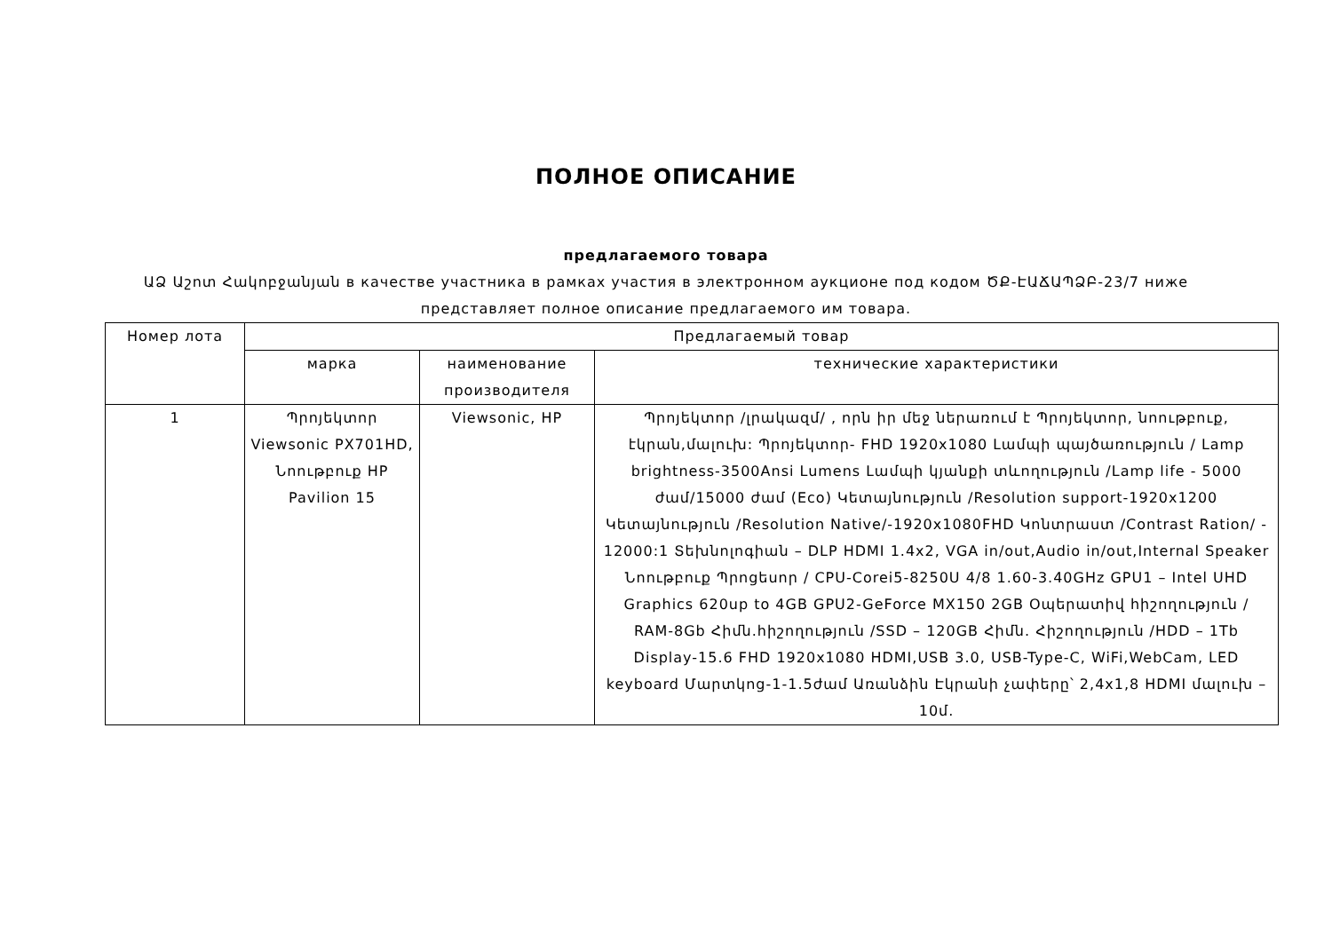ПОЛНОЕ ОПИСАНИЕ
предлагаемого товара
ԱՁ Աշոտ Հակոբջանյան в качестве участника в рамках участия в электронном аукционе под кодом ԾՔ-ԷԱՃԱՊՁԲ-23/7 ниже представляет полное описание предлагаемого им товара.
| Номер лота | Предлагаемый товар | | |
| --- | --- | --- | --- |
| | марка | наименование производителя | технические характеристики |
| 1 | Պրոյեկտոր Viewsonic PX701HD, Նոութբուք HP Pavilion 15 | Viewsonic, HP | Պրոյեկտոր /լրակազմ/ , որն իր մեջ ներառում է Պրոյեկտոր, նոութբուք, էկրան,մալուխ: Պրոյեկտոր- FHD 1920x1080 Լամպի պայծառություն / Lamp brightness-3500Ansi Lumens Լամպի կյանքի տևողություն /Lamp life - 5000 ժամ/15000 ժամ (Eco) Կետայնություն /Resolution support-1920x1200 Կետայնություն /Resolution Native/-1920x1080FHD Կոնտրաստ /Contrast Ration/ - 12000:1 Տեխնոլոգիան – DLP HDMI 1.4x2, VGA in/out,Audio in/out,Internal Speaker Նոութբուք Պրոցեսոր / CPU-Corei5-8250U 4/8 1.60-3.40GHz GPU1 – Intel UHD Graphics 620up to 4GB GPU2-GeForce MX150 2GB Օպերատիվ հիշողություն / RAM-8Gb Հիմն.հիշողություն /SSD – 120GB Հիմն. Հիշողություն /HDD – 1Tb Display-15.6 FHD 1920x1080 HDMI,USB 3.0, USB-Type-C, WiFi,WebCam, LED keyboard Մարտկոց-1-1.5ժամ Առանձին Էկրանի չափերը՝ 2,4x1,8 HDMI մալուխ – 10մ. |